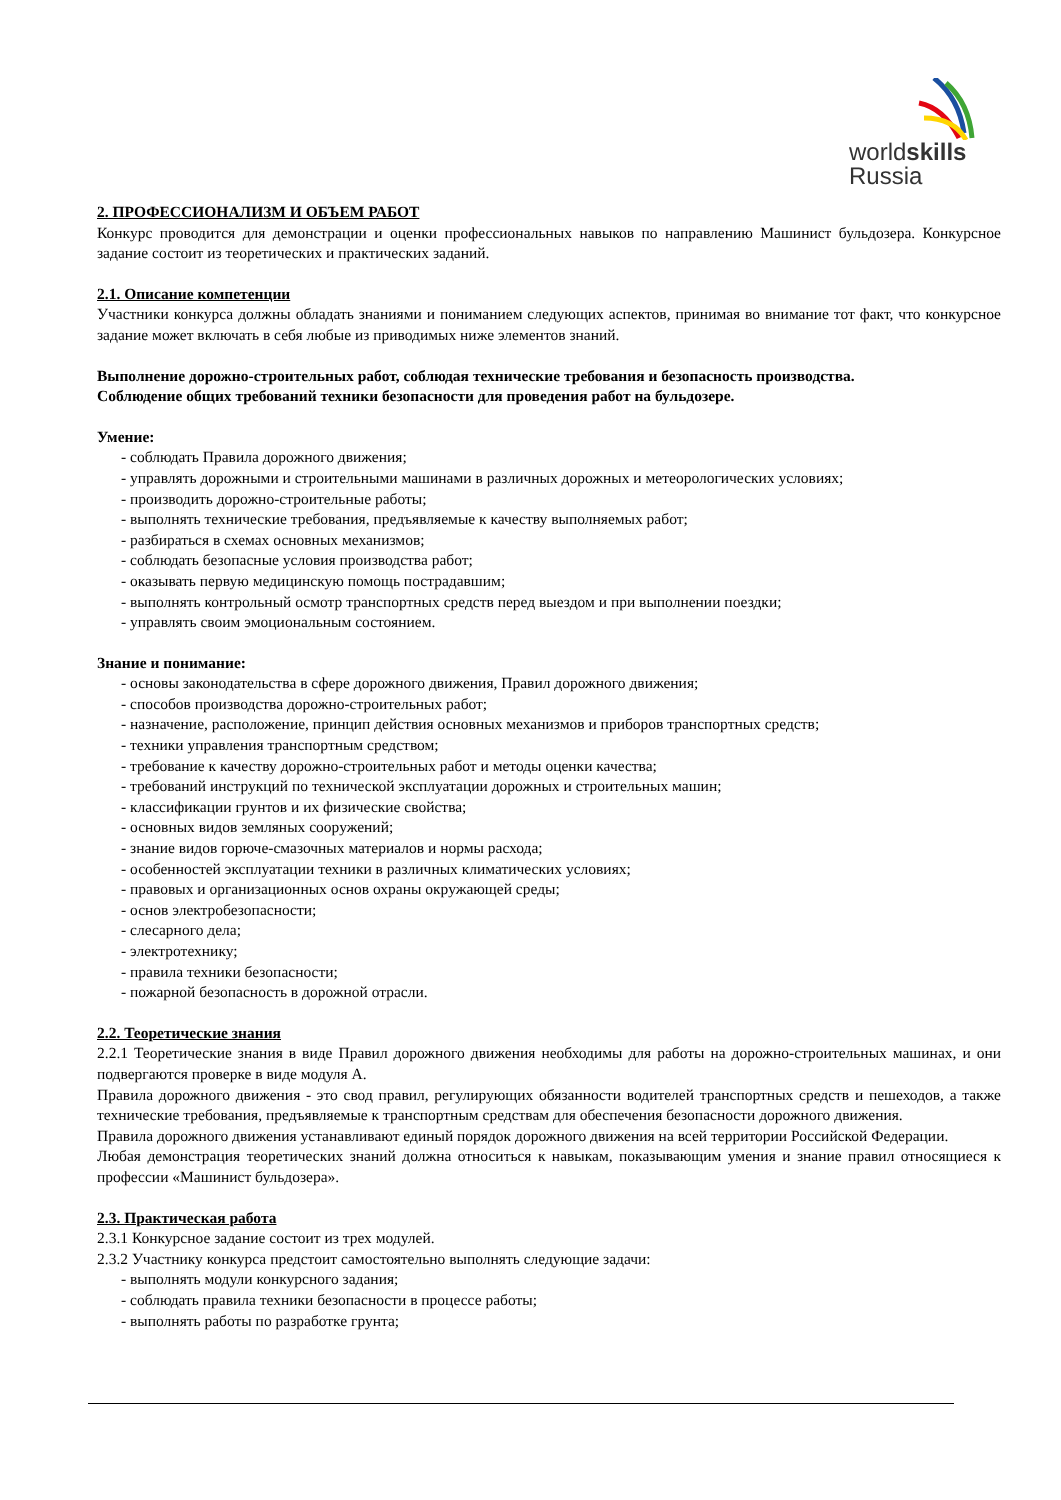worldskills
Russia
2. ПРОФЕССИОНАЛИЗМ И ОБЪЕМ РАБОТ
Конкурс проводится для демонстрации и оценки профессиональных навыков по направлению Машинист бульдозера. Конкурсное задание состоит из теоретических и практических заданий.
2.1. Описание компетенции
Участники конкурса должны обладать знаниями и пониманием следующих аспектов, принимая во внимание тот факт, что конкурсное задание может включать в себя любые из приводимых ниже элементов знаний.
Выполнение дорожно-строительных работ, соблюдая технические требования и безопасность производства.
Соблюдение общих требований техники безопасности для проведения работ на бульдозере.
Умение:
- соблюдать Правила дорожного движения;
- управлять дорожными и строительными машинами в различных дорожных и метеорологических условиях;
- производить дорожно-строительные работы;
- выполнять технические требования, предъявляемые к качеству выполняемых работ;
- разбираться в схемах основных механизмов;
- соблюдать безопасные условия производства работ;
- оказывать первую медицинскую помощь пострадавшим;
- выполнять контрольный осмотр транспортных средств перед выездом и при выполнении поездки;
- управлять своим эмоциональным состоянием.
Знание и понимание:
- основы законодательства в сфере дорожного движения, Правил дорожного движения;
- способов производства дорожно-строительных работ;
- назначение, расположение, принцип действия основных механизмов и приборов транспортных средств;
- техники управления транспортным средством;
- требование к качеству дорожно-строительных работ и методы оценки качества;
- требований инструкций по технической эксплуатации дорожных и строительных машин;
- классификации грунтов и их физические свойства;
- основных видов земляных сооружений;
- знание видов горюче-смазочных материалов и нормы расхода;
- особенностей эксплуатации техники в различных климатических условиях;
- правовых и организационных основ охраны окружающей среды;
- основ электробезопасности;
- слесарного дела;
- электротехнику;
- правила техники безопасности;
- пожарной безопасность в дорожной отрасли.
2.2. Теоретические знания
2.2.1 Теоретические знания в виде Правил дорожного движения необходимы для работы на дорожно-строительных машинах, и они подвергаются проверке в виде модуля А.
Правила дорожного движения - это свод правил, регулирующих обязанности водителей транспортных средств и пешеходов, а также технические требования, предъявляемые к транспортным средствам для обеспечения безопасности дорожного движения.
Правила дорожного движения устанавливают единый порядок дорожного движения на всей территории Российской Федерации.
Любая демонстрация теоретических знаний должна относиться к навыкам, показывающим умения и знание правил относящиеся к профессии «Машинист бульдозера».
2.3. Практическая работа
2.3.1 Конкурсное задание состоит из трех модулей.
2.3.2 Участнику конкурса предстоит самостоятельно выполнять следующие задачи:
- выполнять модули конкурсного задания;
- соблюдать правила техники безопасности в процессе работы;
- выполнять работы по разработке грунта;